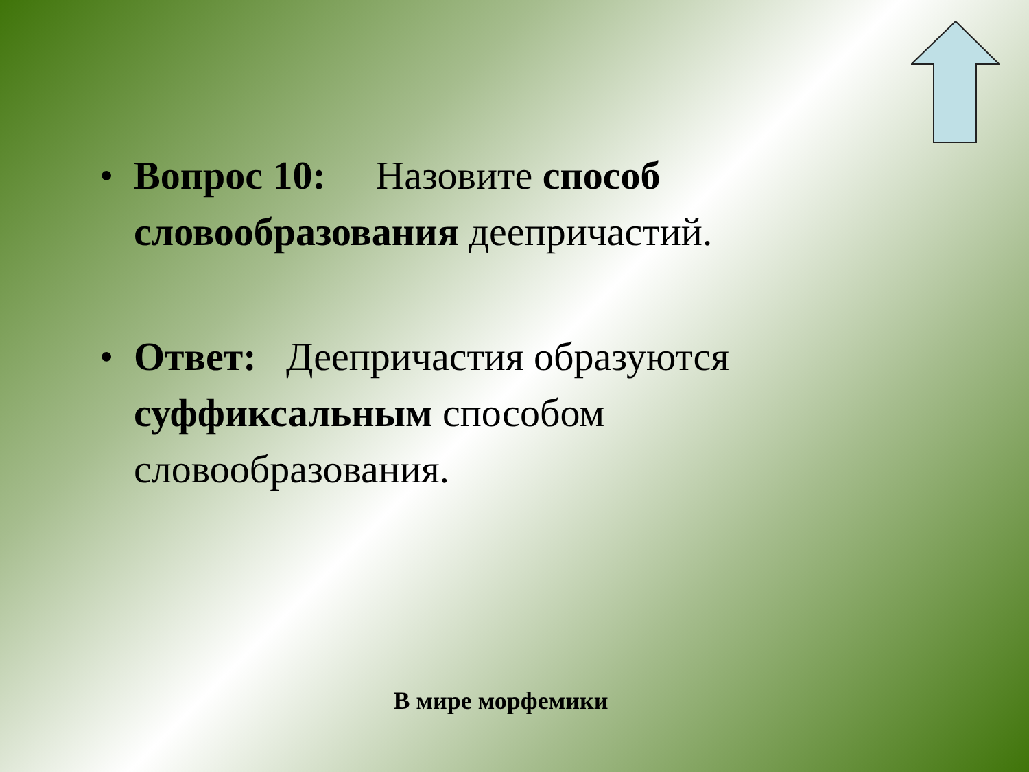• Вопрос 10: Назовите способ словообразования деепричастий.
• Ответ: Деепричастия образуются суффиксальным способом словообразования.
В мире морфемики